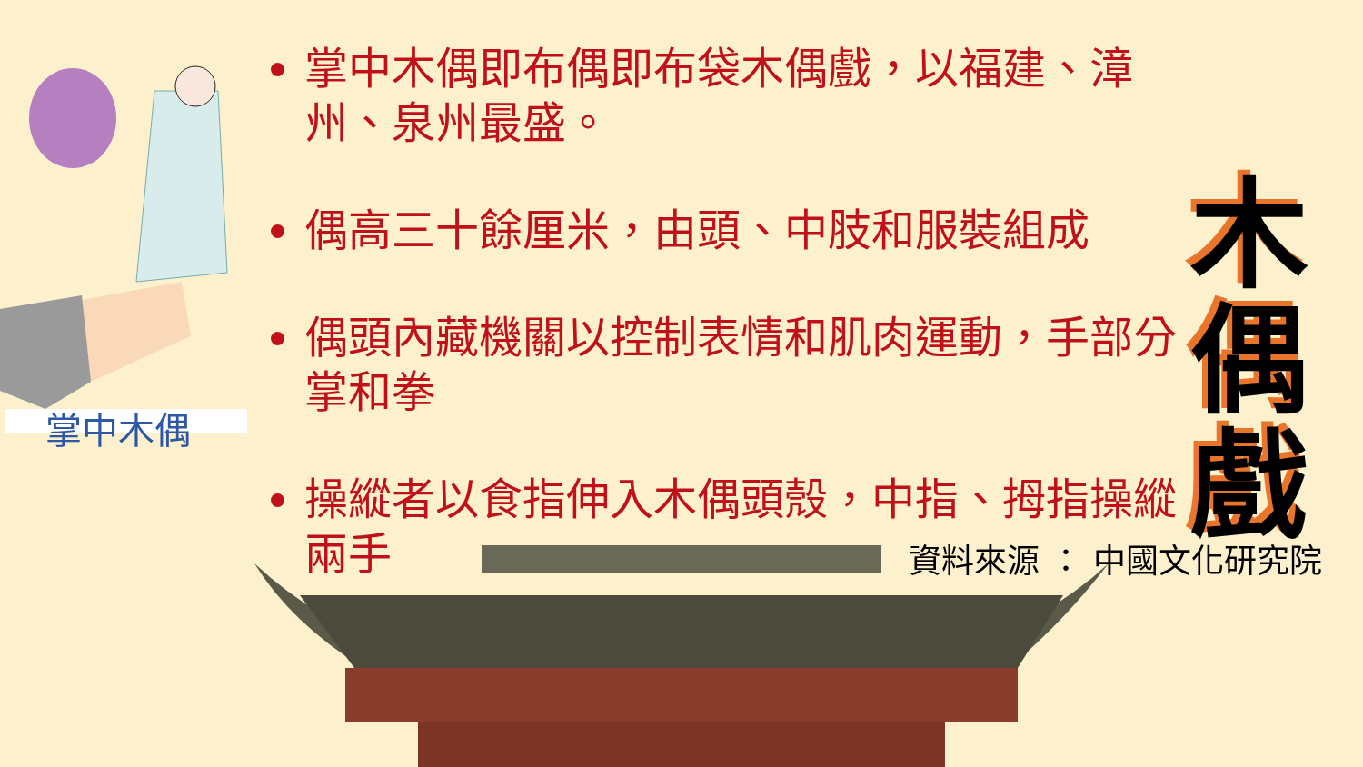掌中木偶
掌中木偶即布偶即布袋木偶戲，以福建、漳州、泉州最盛。
偶高三十餘厘米，由頭、中肢和服裝組成
偶頭內藏機關以控制表情和肌肉運動，手部分掌和拳
操縱者以食指伸入木偶頭殼，中指、拇指操縱兩手
木偶戲
資料來源 ： 中國文化研究院